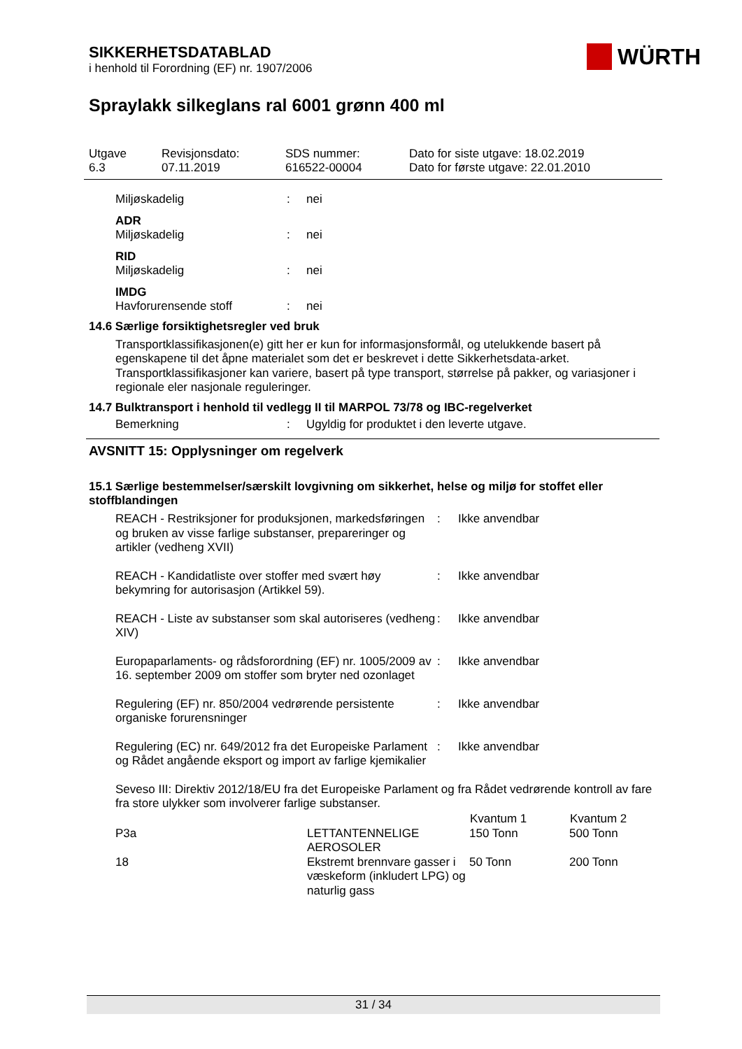SIKKERHETSDATABLAD
i henhold til Forordning (EF) nr. 1907/2006
WÜRTH
Spraylakk silkeglans ral 6001 grønn 400 ml
Utgave
6.3
Revisjonsdato:
07.11.2019
SDS nummer:
616522-00004
Dato for siste utgave: 18.02.2019
Dato for første utgave: 22.01.2010
| Miljøskadelig | : | nei |
| ADR | | |
| Miljøskadelig | : | nei |
| RID | | |
| Miljøskadelig | : | nei |
| IMDG | | |
| Havforurensende stoff | : | nei |
14.6 Særlige forsiktighetsregler ved bruk
Transportklassifikasjonen(e) gitt her er kun for informasjonsformål, og utelukkende basert på egenskapene til det åpne materialet som det er beskrevet i dette Sikkerhetsdata-arket. Transportklassifikasjoner kan variere, basert på type transport, størrelse på pakker, og variasjoner i regionale eler nasjonale reguleringer.
14.7 Bulktransport i henhold til vedlegg II til MARPOL 73/78 og IBC-regelverket
| Bemerkning | : | Ugyldig for produktet i den leverte utgave. |
AVSNITT 15: Opplysninger om regelverk
15.1 Særlige bestemmelser/særskilt lovgivning om sikkerhet, helse og miljø for stoffet eller stoffblandingen
| REACH - Restriksjoner for produksjonen, markedsføringen og bruken av visse farlige substanser, preparer­inger og artikler (vedheng XVII) | : | Ikke anvendbar |
| REACH - Kandidatliste over stoffer med svært høy bekymring for autorisasjon (Artikkel 59). | : | Ikke anvendbar |
| REACH - Liste av substanser som skal autoriseres (vedheng XIV) | : | Ikke anvendbar |
| Europaparlaments- og rådsforordning (EF) nr. 1005/2009 av 16. september 2009 om stoffer som bryter ned ozonlaget | : | Ikke anvendbar |
| Regulering (EF) nr. 850/2004 vedrørende persistente organiske forurensninger | : | Ikke anvendbar |
| Regulering (EC) nr. 649/2012 fra det Europeiske Parlament og Rådet angående eksport og import av farlige kjemikalier | : | Ikke anvendbar |
Seveso III: Direktiv 2012/18/EU fra det Europeiske Parlament og fra Rådet vedrørende kontroll av fare fra store ulykker som involverer farlige substanser.
| | | Kvantum 1 | Kvantum 2 |
| --- | --- | --- | --- |
| P3a | LETTANTENNELIGE AEROSOLER | 150 Tonn | 500 Tonn |
| 18 | Ekstremt brennvare gasser i væskeform (inkludert LPG) og naturlig gass | 50 Tonn | 200 Tonn |
31 / 34